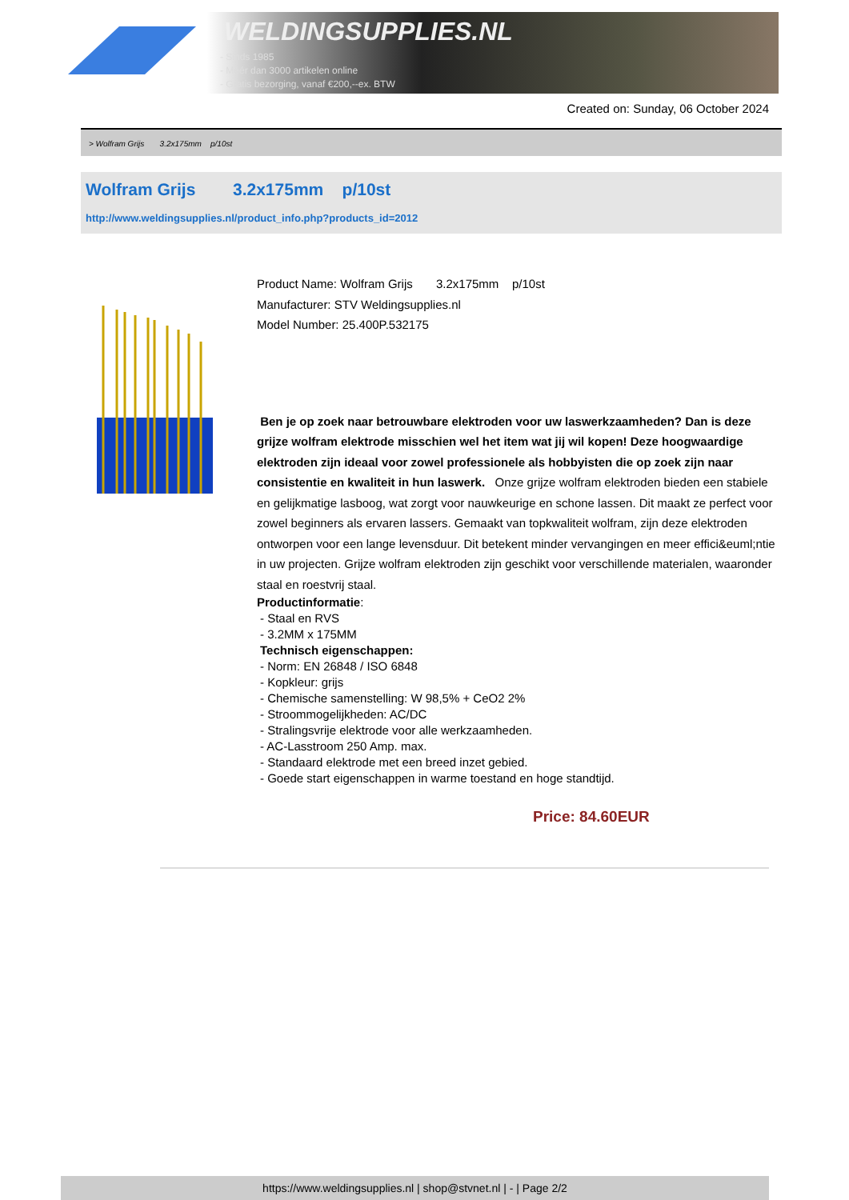WELDINGSUPPLIES.NL
- Sinds 1985
- Méér dan 3000 artikelen online
- Gratis bezorging, vanaf €200,--ex. BTW
Created on: Sunday, 06 October 2024
> Wolfram Grijs 3.2x175mm p/10st
Wolfram Grijs 3.2x175mm p/10st
http://www.weldingsupplies.nl/product_info.php?products_id=2012
Product Name: Wolfram Grijs 3.2x175mm p/10st
Manufacturer: STV Weldingsupplies.nl
Model Number: 25.400P.532175
Ben je op zoek naar betrouwbare elektroden voor uw laswerkzaamheden? Dan is deze grijze wolfram elektrode misschien wel het item wat jij wil kopen! Deze hoogwaardige elektroden zijn ideaal voor zowel professionele als hobbyisten die op zoek zijn naar consistentie en kwaliteit in hun laswerk. Onze grijze wolfram elektroden bieden een stabiele en gelijkmatige lasboog, wat zorgt voor nauwkeurige en schone lassen. Dit maakt ze perfect voor zowel beginners als ervaren lassers. Gemaakt van topkwaliteit wolfram, zijn deze elektroden ontworpen voor een lange levensduur. Dit betekent minder vervangingen en meer effici&euml;ntie in uw projecten. Grijze wolfram elektroden zijn geschikt voor verschillende materialen, waaronder staal en roestvrij staal.
Productinformatie:
- Staal en RVS
- 3.2MM x 175MM
Technisch eigenschappen:
- Norm: EN 26848 / ISO 6848
- Kopkleur: grijs
- Chemische samenstelling: W 98,5% + CeO2 2%
- Stroommogelijkheden: AC/DC
- Stralingsvrije elektrode voor alle werkzaamheden.
- AC-Lasstroom 250 Amp. max.
- Standaard elektrode met een breed inzet gebied.
- Goede start eigenschappen in warme toestand en hoge standtijd.
Price: 84.60EUR
https://www.weldingsupplies.nl | shop@stvnet.nl | - | Page 2/2